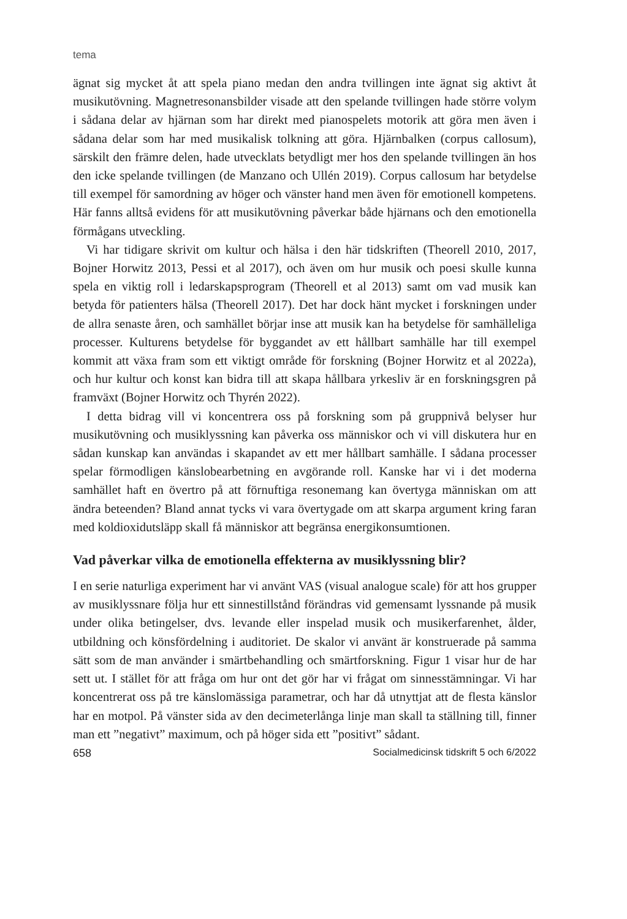tema
ägnat sig mycket åt att spela piano medan den andra tvillingen inte ägnat sig aktivt åt musikutövning. Magnetresonansbilder visade att den spelande tvillingen hade större volym i sådana delar av hjärnan som har direkt med pianospelets motorik att göra men även i sådana delar som har med musikalisk tolkning att göra. Hjärnbalken (corpus callosum), särskilt den främre delen, hade utvecklats betydligt mer hos den spelande tvillingen än hos den icke spelande tvillingen (de Manzano och Ullén 2019). Corpus callosum har betydelse till exempel för samordning av höger och vänster hand men även för emotionell kompetens. Här fanns alltså evidens för att musikutövning påverkar både hjärnans och den emotionella förmågans utveckling.
Vi har tidigare skrivit om kultur och hälsa i den här tidskriften (Theorell 2010, 2017, Bojner Horwitz 2013, Pessi et al 2017), och även om hur musik och poesi skulle kunna spela en viktig roll i ledarskapsprogram (Theorell et al 2013) samt om vad musik kan betyda för patienters hälsa (Theorell 2017). Det har dock hänt mycket i forskningen under de allra senaste åren, och samhället börjar inse att musik kan ha betydelse för samhälleliga processer. Kulturens betydelse för byggandet av ett hållbart samhälle har till exempel kommit att växa fram som ett viktigt område för forskning (Bojner Horwitz et al 2022a), och hur kultur och konst kan bidra till att skapa hållbara yrkesliv är en forskningsgren på framväxt (Bojner Horwitz och Thyrén 2022).
I detta bidrag vill vi koncentrera oss på forskning som på gruppnivå belyser hur musikutövning och musiklyssning kan påverka oss människor och vi vill diskutera hur en sådan kunskap kan användas i skapandet av ett mer hållbart samhälle. I sådana processer spelar förmodligen känslobearbetning en avgörande roll. Kanske har vi i det moderna samhället haft en övertro på att förnuftiga resonemang kan övertyga människan om att ändra beteenden? Bland annat tycks vi vara övertygade om att skarpa argument kring faran med koldioxidutsläpp skall få människor att begränsa energikonsumtionen.
Vad påverkar vilka de emotionella effekterna av musiklyssning blir?
I en serie naturliga experiment har vi använt VAS (visual analogue scale) för att hos grupper av musiklyssnare följa hur ett sinnestillstånd förändras vid gemensamt lyssnande på musik under olika betingelser, dvs. levande eller inspelad musik och musikerfarenhet, ålder, utbildning och könsfördelning i auditoriet. De skalor vi använt är konstruerade på samma sätt som de man använder i smärtbehandling och smärtforskning. Figur 1 visar hur de har sett ut. I stället för att fråga om hur ont det gör har vi frågat om sinnesstämningar. Vi har koncentrerat oss på tre känslomässiga parametrar, och har då utnyttjat att de flesta känslor har en motpol. På vänster sida av den decimeterlånga linje man skall ta ställning till, finner man ett ”negativt” maximum, och på höger sida ett ”positivt” sådant.
658 Socialmedicinsk tidskrift 5 och 6/2022